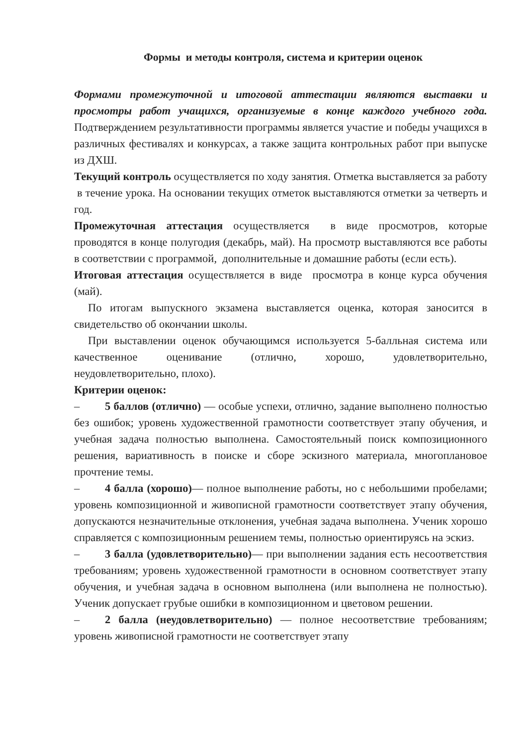Формы и методы контроля, система и критерии оценок
Формами промежуточной и итоговой аттестации являются выставки и просмотры работ учащихся, организуемые в конце каждого учебного года. Подтверждением результативности программы является участие и победы учащихся в различных фестивалях и конкурсах, а также защита контрольных работ при выпуске из ДХШ.
Текущий контроль осуществляется по ходу занятия. Отметка выставляется за работу в течение урока. На основании текущих отметок выставляются отметки за четверть и год.
Промежуточная аттестация осуществляется в виде просмотров, которые проводятся в конце полугодия (декабрь, май). На просмотр выставляются все работы в соответствии с программой, дополнительные и домашние работы (если есть).
Итоговая аттестация осуществляется в виде просмотра в конце курса обучения (май).
По итогам выпускного экзамена выставляется оценка, которая заносится в свидетельство об окончании школы.
При выставлении оценок обучающимся используется 5-балльная система или качественное оценивание (отлично, хорошо, удовлетворительно, неудовлетворительно, плохо).
Критерии оценок:
– 5 баллов (отлично) — особые успехи, отлично, задание выполнено полностью без ошибок; уровень художественной грамотности соответствует этапу обучения, и учебная задача полностью выполнена. Самостоятельный поиск композиционного решения, вариативность в поиске и сборе эскизного материала, многоплановое прочтение темы.
– 4 балла (хорошо)— полное выполнение работы, но с небольшими пробелами; уровень композиционной и живописной грамотности соответствует этапу обучения, допускаются незначительные отклонения, учебная задача выполнена. Ученик хорошо справляется с композиционным решением темы, полностью ориентируясь на эскиз.
– 3 балла (удовлетворительно)— при выполнении задания есть несоответствия требованиям; уровень художественной грамотности в основном соответствует этапу обучения, и учебная задача в основном выполнена (или выполнена не полностью). Ученик допускает грубые ошибки в композиционном и цветовом решении.
– 2 балла (неудовлетворительно) — полное несоответствие требованиям; уровень живописной грамотности не соответствует этапу